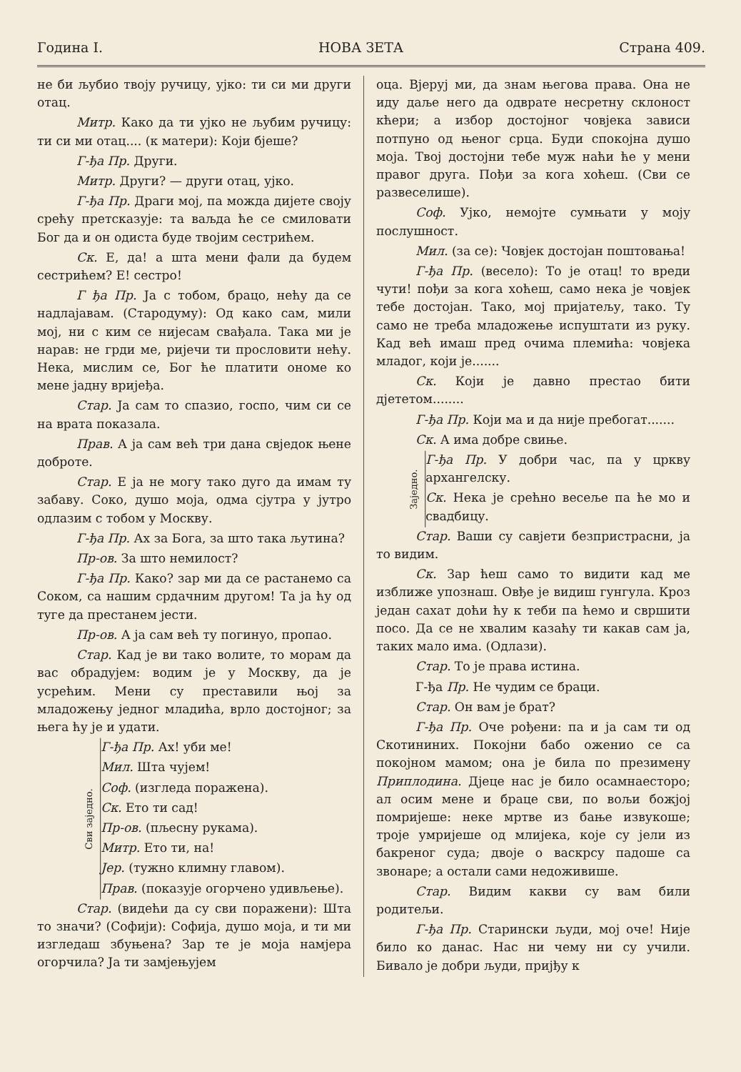Година I. НОВА ЗЕТА Страна 409.
не би љубио твоју ручицу, ујко: ти си ми други отац.
Митр. Како да ти ујко не љубим ручицу: ти си ми отац.... (к матери): Који бјеше?
Г-ђа Пр. Други.
Митр. Други? — други отац, ујко.
Г-ђа Пр. Драги мој, па можда дијете своју срећу претсказује: та ваљда ће се смиловати Бог да и он одиста буде твојим сестрићем.
Ск. Е, да! а шта мени фали да будем сестрићем? Е! сестро!
Г ђа Пр. Ја с тобом, брацо, нећу да се надлајавам. (Стародуму): Од како сам, мили мој, ни с ким се нијесам свађала. Така ми је нарав: не грди ме, ријечи ти прословити нећу. Нека, мислим се, Бог ће платити ономе ко мене јадну вријеђа.
Стар. Ја сам то спазио, госпо, чим си се на врата показала.
Прав. А ја сам већ три дана свједок њене доброте.
Стар. Е ја не могу тако дуго да имам ту забаву. Соко, душо моја, одма сјутра у јутро одлазим с тобом у Москву.
Г-ђа Пр. Ах за Бога, за што така љутина?
Пр-ов. За што немилост?
Г-ђа Пр. Како? зар ми да се растанемо са Соком, са нашим срдачним другом! Та ја ћу од туге да престанем јести.
Пр-ов. А ја сам већ ту погинуо, пропао.
Стар. Кад је ви тако волите, то морам да вас обрадујем: водим је у Москву, да је усрећим. Мени су преставили њој за младожењу једног младића, врло достојног; за њега ћу је и удати.
Сви заједно.
Г-ђа Пр. Ах! уби ме!
Мил. Шта чујем!
Соф. (изгледа поражена).
Ск. Ето ти сад!
Пр-ов. (пљесну рукама).
Митр. Ето ти, на!
Јер. (тужно климну главом).
Прав. (показује огорчено удивљење).
Стар. (видећи да су сви поражени): Шта то значи? (Софији): Софија, душо моја, и ти ми изгледаш збуњена? Зар те је моја намјера огорчила? Ја ти замјењујем
оца. Вјеруј ми, да знам његова права. Она не иду даље него да одврате несретну склоност кћери; а избор достојног човјека зависи потпуно од њеног срца. Буди спокојна душо моја. Твој достојни тебе муж наћи ће у мени правог друга. Пођи за кога хоћеш. (Сви се развеселише).
Соф. Ујко, немојте сумњати у моју послушност.
Мил. (за се): Човјек достојан поштовања!
Г-ђа Пр. (весело): То је отац! то вреди чути! пођи за кога хоћеш, само нека је човјек тебе достојан. Тако, мој пријатељу, тако. Ту само не треба младожење испуштати из руку. Кад већ имаш пред очима племића: човјека младог, који је.......
Ск. Који је давно престао бити дјететом........
Г-ђа Пр. Који ма и да није пребогат.......
Ск. А има добре свиње.
Заједно.
Г-ђа Пр. У добри час, па у цркву архангелску.
Ск. Нека је срећно весеље па ће мо и свадбицу.
Стар. Ваши су савјети безпристрасни, ја то видим.
Ск. Зар ћеш само то видити кад ме изближе упознаш. Овђе је видиш гунгула. Кроз један сахат доћи ћу к теби па ћемо и свршити посо. Да се не хвалим казаћу ти какав сам ја, таких мало има. (Одлази).
Стар. То је права истина.
Г-ђа Пр. Не чудим се браци.
Стар. Он вам је брат?
Г-ђа Пр. Оче рођени: па и ја сам ти од Скотининих. Покојни бабо оженио се са покојном мамом; она је била по презимену Приплодина. Дјеце нас је било осамнаестoро; ал осим мене и браце сви, по вољи божјој помријеше: неке мртве из бање извукоше; троје умријеше од млијека, које су јели из бакреног суда; двоје о васкрсу падоше са звонаре; а остали сами недоживише.
Стар. Видим какви су вам били родитељи.
Г-ђа Пр. Старински људи, мој оче! Није било ко данас. Нас ни чему ни су учили. Бивало је добри људи, пријђу к